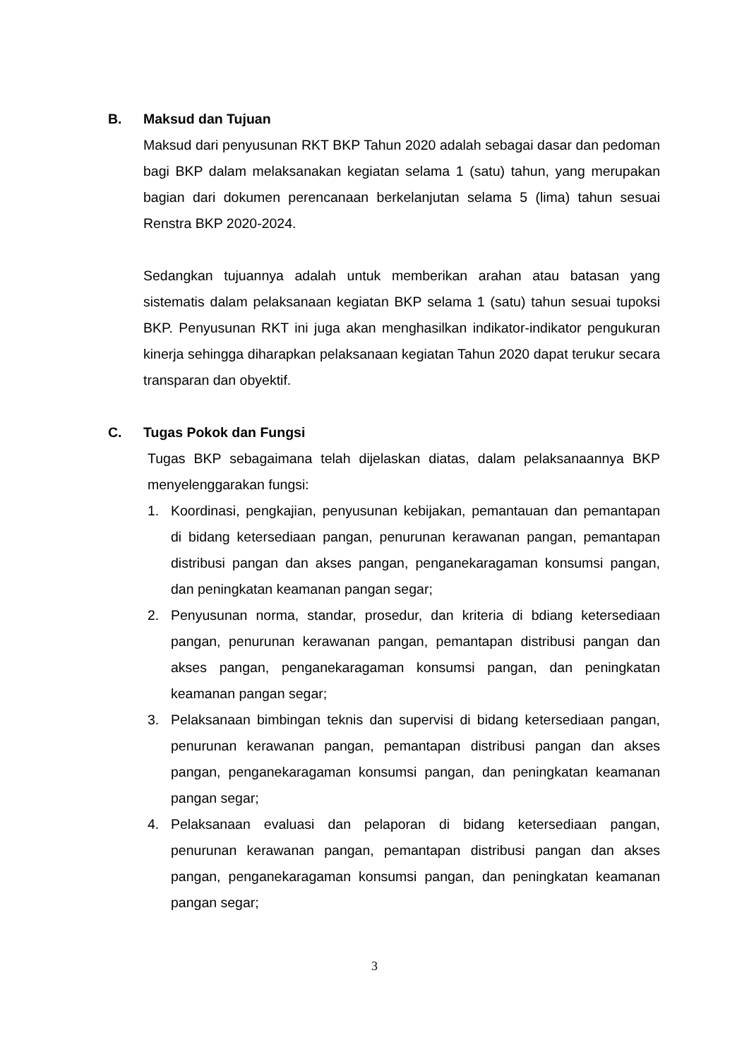B. Maksud dan Tujuan
Maksud dari penyusunan RKT BKP Tahun 2020 adalah sebagai dasar dan pedoman bagi BKP dalam melaksanakan kegiatan selama 1 (satu) tahun, yang merupakan bagian dari dokumen perencanaan berkelanjutan selama 5 (lima) tahun sesuai Renstra BKP 2020-2024.
Sedangkan tujuannya adalah untuk memberikan arahan atau batasan yang sistematis dalam pelaksanaan kegiatan BKP selama 1 (satu) tahun sesuai tupoksi BKP. Penyusunan RKT ini juga akan menghasilkan indikator-indikator pengukuran kinerja sehingga diharapkan pelaksanaan kegiatan Tahun 2020 dapat terukur secara transparan dan obyektif.
C. Tugas Pokok dan Fungsi
Tugas BKP sebagaimana telah dijelaskan diatas, dalam pelaksanaannya BKP menyelenggarakan fungsi:
1. Koordinasi, pengkajian, penyusunan kebijakan, pemantauan dan pemantapan di bidang ketersediaan pangan, penurunan kerawanan pangan, pemantapan distribusi pangan dan akses pangan, penganekaragaman konsumsi pangan, dan peningkatan keamanan pangan segar;
2. Penyusunan norma, standar, prosedur, dan kriteria di bdiang ketersediaan pangan, penurunan kerawanan pangan, pemantapan distribusi pangan dan akses pangan, penganekaragaman konsumsi pangan, dan peningkatan keamanan pangan segar;
3. Pelaksanaan bimbingan teknis dan supervisi di bidang ketersediaan pangan, penurunan kerawanan pangan, pemantapan distribusi pangan dan akses pangan, penganekaragaman konsumsi pangan, dan peningkatan keamanan pangan segar;
4. Pelaksanaan evaluasi dan pelaporan di bidang ketersediaan pangan, penurunan kerawanan pangan, pemantapan distribusi pangan dan akses pangan, penganekaragaman konsumsi pangan, dan peningkatan keamanan pangan segar;
3